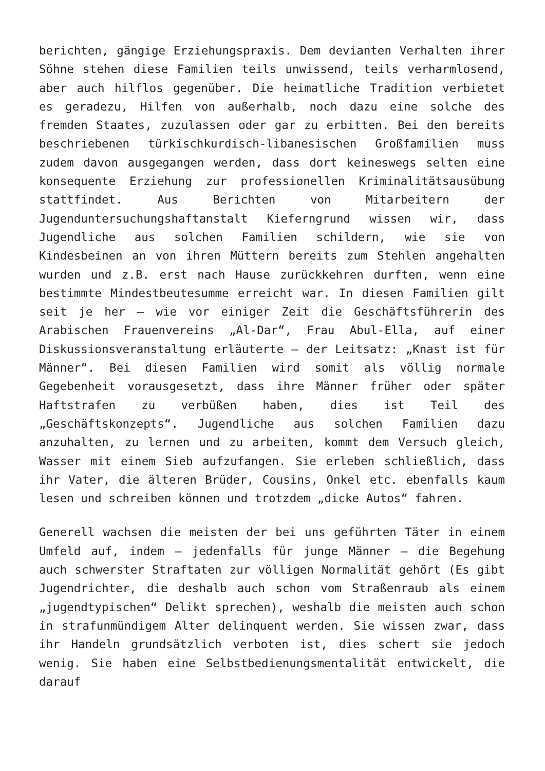berichten, gängige Erziehungspraxis. Dem devianten Verhalten ihrer Söhne stehen diese Familien teils unwissend, teils verharmlosend, aber auch hilflos gegenüber. Die heimatliche Tradition verbietet es geradezu, Hilfen von außerhalb, noch dazu eine solche des fremden Staates, zuzulassen oder gar zu erbitten. Bei den bereits beschriebenen türkischkurdisch-libanesischen Großfamilien muss zudem davon ausgegangen werden, dass dort keineswegs selten eine konsequente Erziehung zur professionellen Kriminalitätsausübung stattfindet. Aus Berichten von Mitarbeitern der Jugenduntersuchungshaftanstalt Kieferngrund wissen wir, dass Jugendliche aus solchen Familien schildern, wie sie von Kindesbeinen an von ihren Müttern bereits zum Stehlen angehalten wurden und z.B. erst nach Hause zurückkehren durften, wenn eine bestimmte Mindestbeutesumme erreicht war. In diesen Familien gilt seit je her – wie vor einiger Zeit die Geschäftsführerin des Arabischen Frauenvereins „Al-Dar“, Frau Abul-Ella, auf einer Diskussionsveranstaltung erläuterte – der Leitsatz: „Knast ist für Männer“. Bei diesen Familien wird somit als völlig normale Gegebenheit vorausgesetzt, dass ihre Männer früher oder später Haftstrafen zu verbüßen haben, dies ist Teil des „Geschäftskonzepts“. Jugendliche aus solchen Familien dazu anzuhalten, zu lernen und zu arbeiten, kommt dem Versuch gleich, Wasser mit einem Sieb aufzufangen. Sie erleben schließlich, dass ihr Vater, die älteren Brüder, Cousins, Onkel etc. ebenfalls kaum lesen und schreiben können und trotzdem „dicke Autos“ fahren.
Generell wachsen die meisten der bei uns geführten Täter in einem Umfeld auf, indem – jedenfalls für junge Männer – die Begehung auch schwerster Straftaten zur völligen Normalität gehört (Es gibt Jugendrichter, die deshalb auch schon vom Straßenraub als einem „jugendtypischen“ Delikt sprechen), weshalb die meisten auch schon in strafunmündigem Alter delinquent werden. Sie wissen zwar, dass ihr Handeln grundsätzlich verboten ist, dies schert sie jedoch wenig. Sie haben eine Selbstbedienungsmentalität entwickelt, die darauf